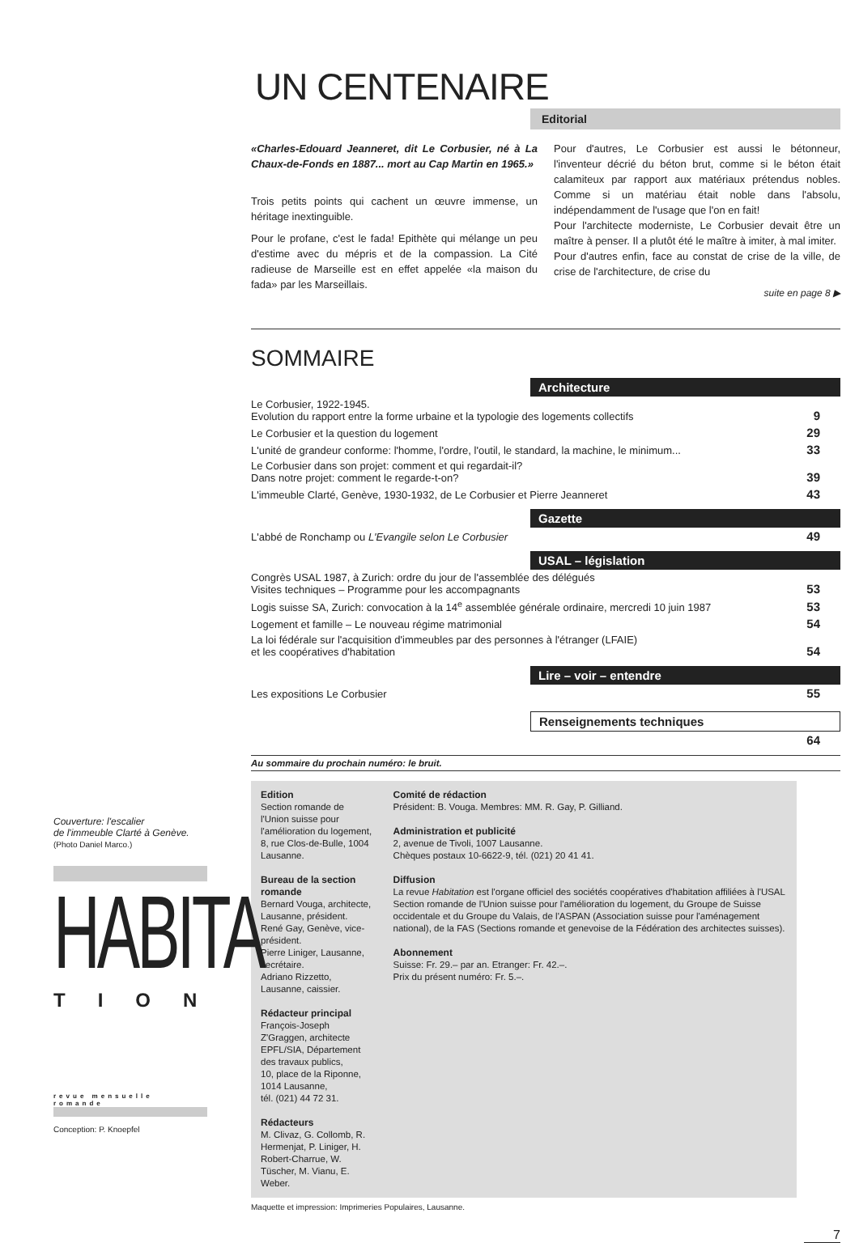UN CENTENAIRE
Editorial
«Charles-Edouard Jeanneret, dit Le Corbusier, né à La Chaux-de-Fonds en 1887... mort au Cap Martin en 1965.»
Trois petits points qui cachent un œuvre immense, un héritage inextinguible.
Pour le profane, c'est le fada! Epithète qui mélange un peu d'estime avec du mépris et de la compassion. La Cité radieuse de Marseille est en effet appelée «la maison du fada» par les Marseillais.
Pour d'autres, Le Corbusier est aussi le bétonneur, l'inventeur décrié du béton brut, comme si le béton était calamiteux par rapport aux matériaux prétendus nobles. Comme si un matériau était noble dans l'absolu, indépendamment de l'usage que l'on en fait!
Pour l'architecte moderniste, Le Corbusier devait être un maître à penser. Il a plutôt été le maître à imiter, à mal imiter.
Pour d'autres enfin, face au constat de crise de la ville, de crise de l'architecture, de crise du
suite en page 8 ▶
SOMMAIRE
Architecture
| Le Corbusier, 1922-1945. Evolution du rapport entre la forme urbaine et la typologie des logements collectifs | 9 |
| Le Corbusier et la question du logement | 29 |
| L'unité de grandeur conforme: l'homme, l'ordre, l'outil, le standard, la machine, le minimum... | 33 |
| Le Corbusier dans son projet: comment et qui regardait-il? Dans notre projet: comment le regarde-t-on? | 39 |
| L'immeuble Clarté, Genève, 1930-1932, de Le Corbusier et Pierre Jeanneret | 43 |
Gazette
| L'abbé de Ronchamp ou L'Evangile selon Le Corbusier | 49 |
USAL – législation
| Congrès USAL 1987, à Zurich: ordre du jour de l'assemblée des délégués Visites techniques – Programme pour les accompagnants | 53 |
| Logis suisse SA, Zurich: convocation à la 14<sup>e</sup> assemblée générale ordinaire, mercredi 10 juin 1987 | 53 |
| Logement et famille – Le nouveau régime matrimonial | 54 |
| La loi fédérale sur l'acquisition d'immeubles par des personnes à l'étranger (LFAIE) et les coopératives d'habitation | 54 |
Lire – voir – entendre
| Les expositions Le Corbusier | 55 |
Renseignements techniques
| | 64 |
Au sommaire du prochain numéro: le bruit.
Edition
Section romande de l'Union suisse pour l'amélioration du logement, 8, rue Clos-de-Bulle, 1004 Lausanne.
Bureau de la section romande
Bernard Vouga, architecte, Lausanne, président.
René Gay, Genève, vice-président.
Pierre Liniger, Lausanne, secrétaire.
Adriano Rizzetto, Lausanne, caissier.
Rédacteur principal
François-Joseph Z'Graggen, architecte EPFL/SIA, Département des travaux publics,
10, place de la Riponne, 1014 Lausanne,
tél. (021) 44 72 31.
Rédacteurs
M. Clivaz, G. Collomb, R. Hermenjat, P. Liniger, H. Robert-Charrue, W. Tüscher, M. Vianu, E. Weber.
Comité de rédaction
Président: B. Vouga. Membres: MM. R. Gay, P. Gilliand.
Administration et publicité
2, avenue de Tivoli, 1007 Lausanne.
Chèques postaux 10-6622-9, tél. (021) 20 41 41.
Diffusion
La revue Habitation est l'organe officiel des sociétés coopératives d'habitation affiliées à l'USAL Section romande de l'Union suisse pour l'amélioration du logement, du Groupe de Suisse occidentale et du Groupe du Valais, de l'ASPAN (Association suisse pour l'aménagement national), de la FAS (Sections romande et genevoise de la Fédération des architectes suisses).
Abonnement
Suisse: Fr. 29.– par an. Etranger: Fr. 42.–.
Prix du présent numéro: Fr. 5.–.
Maquette et impression: Imprimeries Populaires, Lausanne.
7
Couverture: l'escalier
de l'immeuble Clarté à Genève.
(Photo Daniel Marco.)
HABITA
TION
revue mensuelle romande
Conception: P. Knoepfel